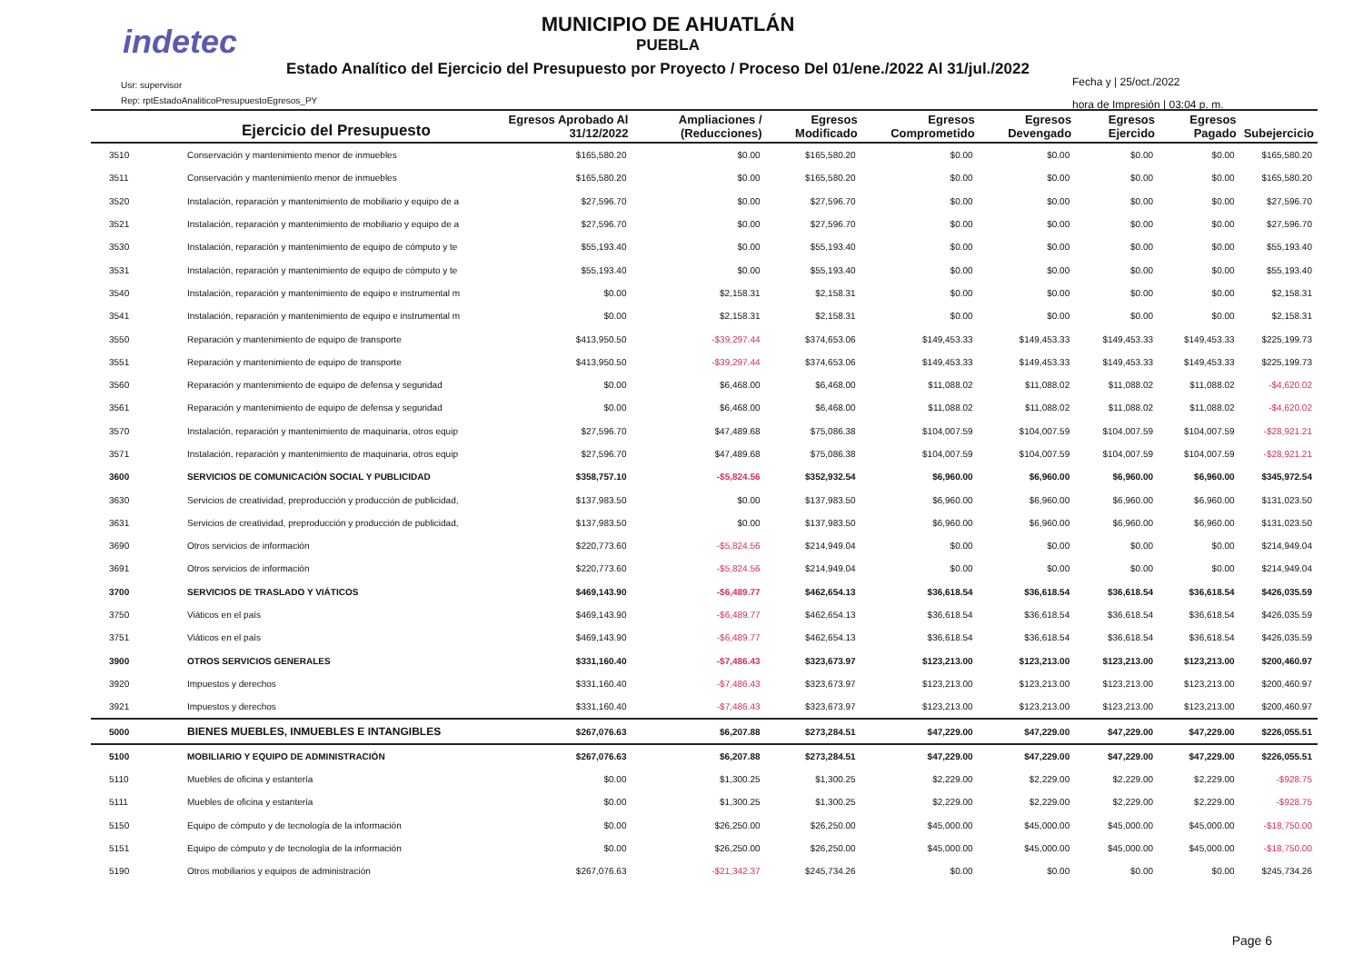indetec
MUNICIPIO DE AHUATLÁN
PUEBLA
Estado Analítico del Ejercicio del Presupuesto por Proyecto / Proceso Del 01/ene./2022 Al 31/jul./2022
Usr: supervisor
Rep: rptEstadoAnaliticoPresupuestoEgresos_PY
Fecha y | 25/oct./2022
hora de Impresión | 03:04 p. m.
| | Ejercicio del Presupuesto | Egresos Aprobado Al 31/12/2022 | Ampliaciones / (Reducciones) | Egresos Modificado | Egresos Comprometido | Egresos Devengado | Egresos Ejercido | Egresos Pagado | Subejercicio |
| --- | --- | --- | --- | --- | --- | --- | --- | --- | --- |
| 3510 | Conservación y mantenimiento menor de inmuebles | $165,580.20 | $0.00 | $165,580.20 | $0.00 | $0.00 | $0.00 | $0.00 | $165,580.20 |
| 3511 | Conservación y mantenimiento menor de inmuebles | $165,580.20 | $0.00 | $165,580.20 | $0.00 | $0.00 | $0.00 | $0.00 | $165,580.20 |
| 3520 | Instalación, reparación y mantenimiento de mobiliario y equipo de a | $27,596.70 | $0.00 | $27,596.70 | $0.00 | $0.00 | $0.00 | $0.00 | $27,596.70 |
| 3521 | Instalación, reparación y mantenimiento de mobiliario y equipo de a | $27,596.70 | $0.00 | $27,596.70 | $0.00 | $0.00 | $0.00 | $0.00 | $27,596.70 |
| 3530 | Instalación, reparación y mantenimiento de equipo de cómputo y te | $55,193.40 | $0.00 | $55,193.40 | $0.00 | $0.00 | $0.00 | $0.00 | $55,193.40 |
| 3531 | Instalación, reparación y mantenimiento de equipo de cómputo y te | $55,193.40 | $0.00 | $55,193.40 | $0.00 | $0.00 | $0.00 | $0.00 | $55,193.40 |
| 3540 | Instalación, reparación y mantenimiento de equipo e instrumental m | $0.00 | $2,158.31 | $2,158.31 | $0.00 | $0.00 | $0.00 | $0.00 | $2,158.31 |
| 3541 | Instalación, reparación y mantenimiento de equipo e instrumental m | $0.00 | $2,158.31 | $2,158.31 | $0.00 | $0.00 | $0.00 | $0.00 | $2,158.31 |
| 3550 | Reparación y mantenimiento de equipo de transporte | $413,950.50 | -$39,297.44 | $374,653.06 | $149,453.33 | $149,453.33 | $149,453.33 | $149,453.33 | $225,199.73 |
| 3551 | Reparación y mantenimiento de equipo de transporte | $413,950.50 | -$39,297.44 | $374,653.06 | $149,453.33 | $149,453.33 | $149,453.33 | $149,453.33 | $225,199.73 |
| 3560 | Reparación y mantenimiento de equipo de defensa y seguridad | $0.00 | $6,468.00 | $6,468.00 | $11,088.02 | $11,088.02 | $11,088.02 | $11,088.02 | -$4,620.02 |
| 3561 | Reparación y mantenimiento de equipo de defensa y seguridad | $0.00 | $6,468.00 | $6,468.00 | $11,088.02 | $11,088.02 | $11,088.02 | $11,088.02 | -$4,620.02 |
| 3570 | Instalación, reparación y mantenimiento de maquinaria, otros equip | $27,596.70 | $47,489.68 | $75,086.38 | $104,007.59 | $104,007.59 | $104,007.59 | $104,007.59 | -$28,921.21 |
| 3571 | Instalación, reparación y mantenimiento de maquinaria, otros equip | $27,596.70 | $47,489.68 | $75,086.38 | $104,007.59 | $104,007.59 | $104,007.59 | $104,007.59 | -$28,921.21 |
| 3600 | SERVICIOS DE COMUNICACIÓN SOCIAL Y PUBLICIDAD | $358,757.10 | -$5,824.56 | $352,932.54 | $6,960.00 | $6,960.00 | $6,960.00 | $6,960.00 | $345,972.54 |
| 3630 | Servicios de creatividad, preproducción y producción de publicidad, | $137,983.50 | $0.00 | $137,983.50 | $6,960.00 | $6,960.00 | $6,960.00 | $6,960.00 | $131,023.50 |
| 3631 | Servicios de creatividad, preproducción y producción de publicidad, | $137,983.50 | $0.00 | $137,983.50 | $6,960.00 | $6,960.00 | $6,960.00 | $6,960.00 | $131,023.50 |
| 3690 | Otros servicios de información | $220,773.60 | -$5,824.56 | $214,949.04 | $0.00 | $0.00 | $0.00 | $0.00 | $214,949.04 |
| 3691 | Otros servicios de información | $220,773.60 | -$5,824.56 | $214,949.04 | $0.00 | $0.00 | $0.00 | $0.00 | $214,949.04 |
| 3700 | SERVICIOS DE TRASLADO Y VIÁTICOS | $469,143.90 | -$6,489.77 | $462,654.13 | $36,618.54 | $36,618.54 | $36,618.54 | $36,618.54 | $426,035.59 |
| 3750 | Viáticos en el país | $469,143.90 | -$6,489.77 | $462,654.13 | $36,618.54 | $36,618.54 | $36,618.54 | $36,618.54 | $426,035.59 |
| 3751 | Viáticos en el país | $469,143.90 | -$6,489.77 | $462,654.13 | $36,618.54 | $36,618.54 | $36,618.54 | $36,618.54 | $426,035.59 |
| 3900 | OTROS SERVICIOS GENERALES | $331,160.40 | -$7,486.43 | $323,673.97 | $123,213.00 | $123,213.00 | $123,213.00 | $123,213.00 | $200,460.97 |
| 3920 | Impuestos y derechos | $331,160.40 | -$7,486.43 | $323,673.97 | $123,213.00 | $123,213.00 | $123,213.00 | $123,213.00 | $200,460.97 |
| 3921 | Impuestos y derechos | $331,160.40 | -$7,486.43 | $323,673.97 | $123,213.00 | $123,213.00 | $123,213.00 | $123,213.00 | $200,460.97 |
| 5000 | BIENES MUEBLES, INMUEBLES E INTANGIBLES | $267,076.63 | $6,207.88 | $273,284.51 | $47,229.00 | $47,229.00 | $47,229.00 | $47,229.00 | $226,055.51 |
| 5100 | MOBILIARIO Y EQUIPO DE ADMINISTRACIÓN | $267,076.63 | $6,207.88 | $273,284.51 | $47,229.00 | $47,229.00 | $47,229.00 | $47,229.00 | $226,055.51 |
| 5110 | Muebles de oficina y estantería | $0.00 | $1,300.25 | $1,300.25 | $2,229.00 | $2,229.00 | $2,229.00 | $2,229.00 | -$928.75 |
| 5111 | Muebles de oficina y estantería | $0.00 | $1,300.25 | $1,300.25 | $2,229.00 | $2,229.00 | $2,229.00 | $2,229.00 | -$928.75 |
| 5150 | Equipo de cómputo y de tecnología de la información | $0.00 | $26,250.00 | $26,250.00 | $45,000.00 | $45,000.00 | $45,000.00 | $45,000.00 | -$18,750.00 |
| 5151 | Equipo de cómputo y de tecnología de la información | $0.00 | $26,250.00 | $26,250.00 | $45,000.00 | $45,000.00 | $45,000.00 | $45,000.00 | -$18,750.00 |
| 5190 | Otros mobiliarios y equipos de administración | $267,076.63 | -$21,342.37 | $245,734.26 | $0.00 | $0.00 | $0.00 | $0.00 | $245,734.26 |
Page 6